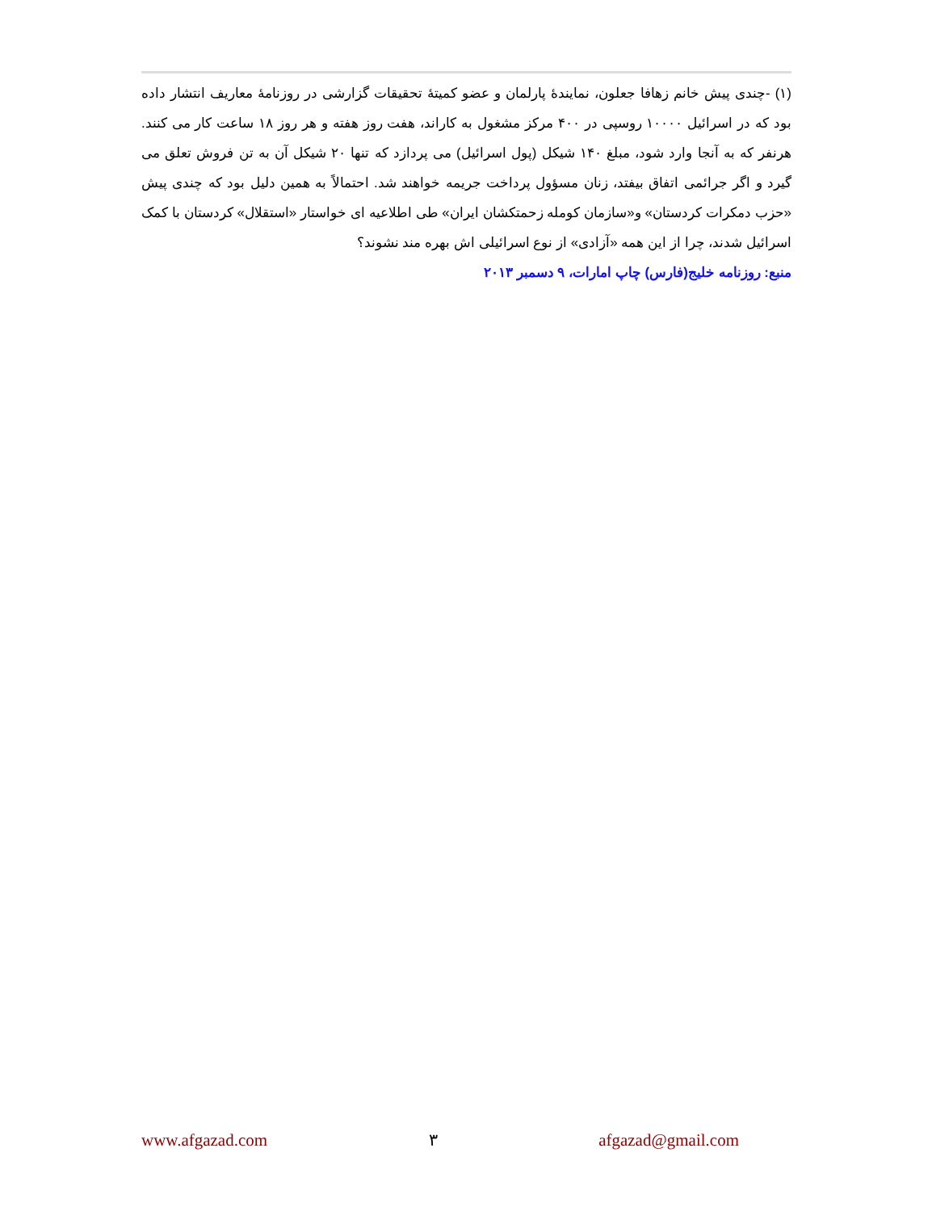(۱) -چندی پیش خانم زهافا جعلون، نمایندۀ پارلمان و عضو کمیتۀ تحقیقات گزارشی در روزنامۀ معاریف انتشار داده بود که در اسرائیل ۱۰۰۰۰ روسپی در ۴۰۰ مرکز مشغول به کاراند، هفت روز هفته و هر روز ۱۸ ساعت کار می کنند. هرنفر که به آنجا وارد شود، مبلغ ۱۴۰ شیکل (پول اسرائیل) می پردازد که تنها ۲۰ شیکل آن به تن فروش تعلق می گیرد و اگر جرائمی اتفاق بیفتد، زنان مسؤول پرداخت جریمه خواهند شد. احتمالاً به همین دلیل بود که چندی پیش «حزب دمکرات کردستان» و«سازمان کومله زحمتکشان ایران» طی اطلاعیه ای خواستار «استقلال» کردستان با کمک اسرائیل شدند، چرا از این همه «آزادی» از نوع اسرائیلی اش بهره مند نشوند؟
منبع: روزنامه خلیج(فارس) چاپ امارات، ۹ دسمبر ۲۰۱۳
www.afgazad.com ۳ afgazad@gmail.com